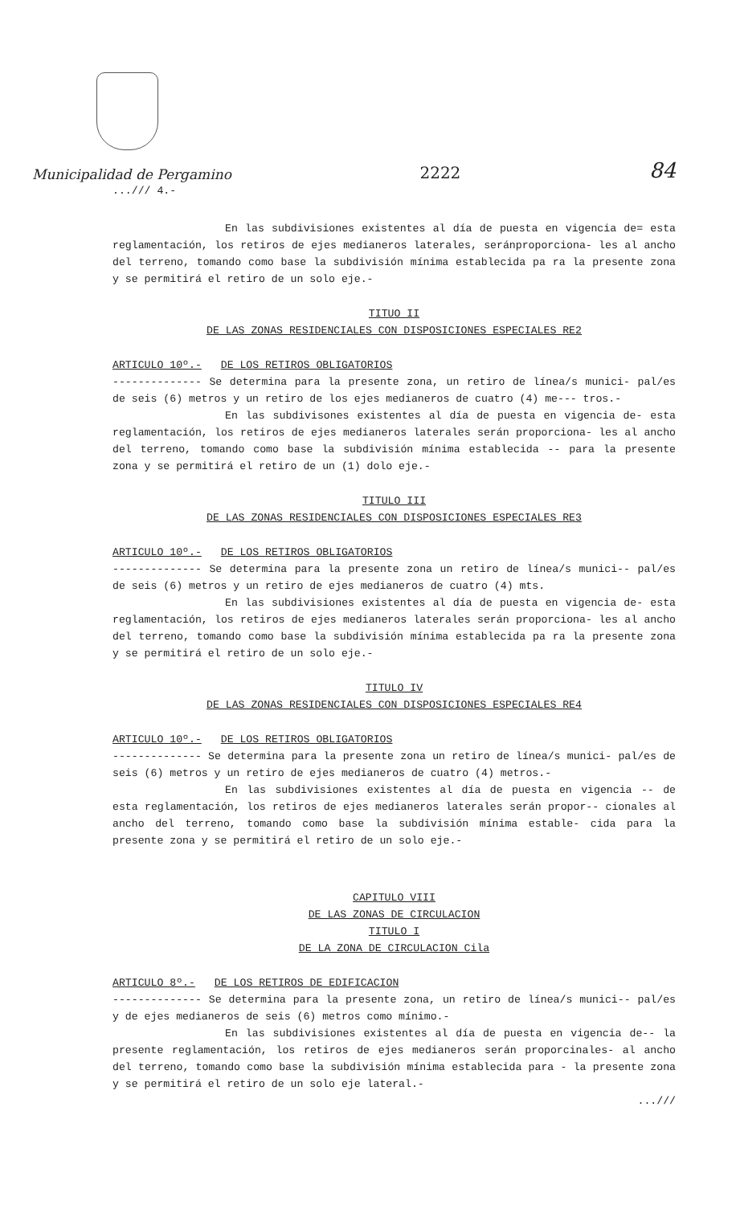Municipalidad de Pergamino
2222
84
.../// 4.-
En las subdivisiones existentes al día de puesta en vigencia de= esta reglamentación, los retiros de ejes medianeros laterales, seránproporciona- les al ancho del terreno, tomando como base la subdivisión mínima establecida pa ra la presente zona y se permitirá el retiro de un solo eje.-
TITUO II
DE LAS ZONAS RESIDENCIALES CON DISPOSICIONES ESPECIALES RE2
ARTICULO 10º.- DE LOS RETIROS OBLIGATORIOS
-------------- Se determina para la presente zona, un retiro de línea/s munici- pal/es de seis (6) metros y un retiro de los ejes medianeros de cuatro (4) me--- tros.-
En las subdivisones existentes al día de puesta en vigencia de- esta reglamentación, los retiros de ejes medianeros laterales serán proporciona- les al ancho del terreno, tomando como base la subdivisión mínima establecida -- para la presente zona y se permitirá el retiro de un (1) dolo eje.-
TITULO III
DE LAS ZONAS RESIDENCIALES CON DISPOSICIONES ESPECIALES RE3
ARTICULO 10º.- DE LOS RETIROS OBLIGATORIOS
-------------- Se determina para la presente zona un retiro de línea/s munici-- pal/es de seis (6) metros y un retiro de ejes medianeros de cuatro (4) mts.
En las subdivisiones existentes al día de puesta en vigencia de- esta reglamentación, los retiros de ejes medianeros laterales serán proporciona- les al ancho del terreno, tomando como base la subdivisión mínima establecida pa ra la presente zona y se permitirá el retiro de un solo eje.-
TITULO IV
DE LAS ZONAS RESIDENCIALES CON DISPOSICIONES ESPECIALES RE4
ARTICULO 10º.- DE LOS RETIROS OBLIGATORIOS
-------------- Se determina para la presente zona un retiro de línea/s munici- pal/es de seis (6) metros y un retiro de ejes medianeros de cuatro (4) metros.-
En las subdivisiones existentes al día de puesta en vigencia -- de esta reglamentación, los retiros de ejes medianeros laterales serán propor-- cionales al ancho del terreno, tomando como base la subdivisión mínima estable- cida para la presente zona y se permitirá el retiro de un solo eje.-
CAPITULO VIII
DE LAS ZONAS DE CIRCULACION
TITULO I
DE LA ZONA DE CIRCULACION Cila
ARTICULO 8º.- DE LOS RETIROS DE EDIFICACION
-------------- Se determina para la presente zona, un retiro de línea/s munici-- pal/es y de ejes medianeros de seis (6) metros como mínimo.-
En las subdivisiones existentes al día de puesta en vigencia de-- la presente reglamentación, los retiros de ejes medianeros serán proporcinales- al ancho del terreno, tomando como base la subdivisión mínima establecida para - la presente zona y se permitirá el retiro de un solo eje lateral.-
...///